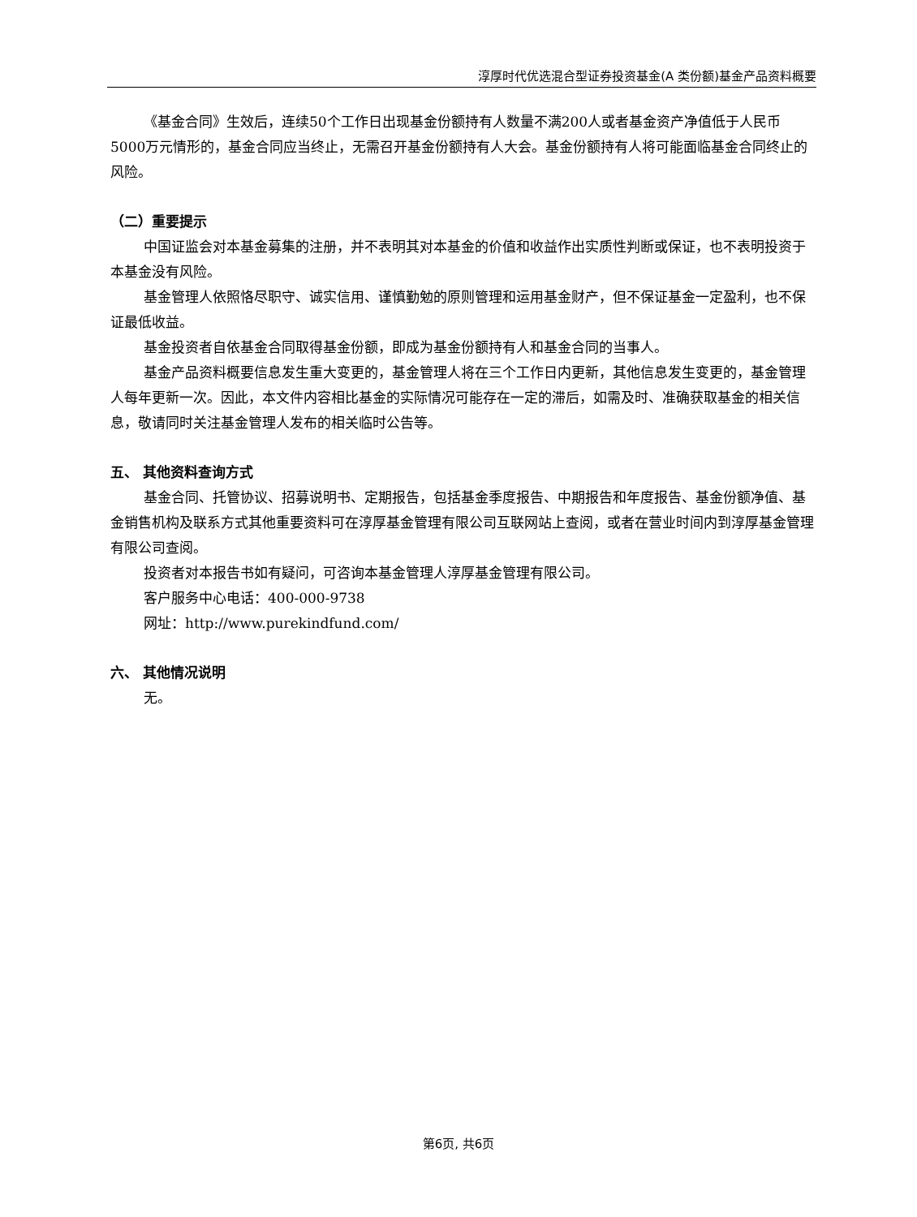淳厚时代优选混合型证券投资基金(A 类份额)基金产品资料概要
《基金合同》生效后，连续50个工作日出现基金份额持有人数量不满200人或者基金资产净值低于人民币5000万元情形的，基金合同应当终止，无需召开基金份额持有人大会。基金份额持有人将可能面临基金合同终止的风险。
（二）重要提示
中国证监会对本基金募集的注册，并不表明其对本基金的价值和收益作出实质性判断或保证，也不表明投资于本基金没有风险。
基金管理人依照恪尽职守、诚实信用、谨慎勤勉的原则管理和运用基金财产，但不保证基金一定盈利，也不保证最低收益。
基金投资者自依基金合同取得基金份额，即成为基金份额持有人和基金合同的当事人。
基金产品资料概要信息发生重大变更的，基金管理人将在三个工作日内更新，其他信息发生变更的，基金管理人每年更新一次。因此，本文件内容相比基金的实际情况可能存在一定的滞后，如需及时、准确获取基金的相关信息，敬请同时关注基金管理人发布的相关临时公告等。
五、 其他资料查询方式
基金合同、托管协议、招募说明书、定期报告，包括基金季度报告、中期报告和年度报告、基金份额净值、基金销售机构及联系方式其他重要资料可在淳厚基金管理有限公司互联网站上查阅，或者在营业时间内到淳厚基金管理有限公司查阅。
投资者对本报告书如有疑问，可咨询本基金管理人淳厚基金管理有限公司。
客户服务中心电话：400-000-9738
网址：http://www.purekindfund.com/
六、 其他情况说明
无。
第6页, 共6页